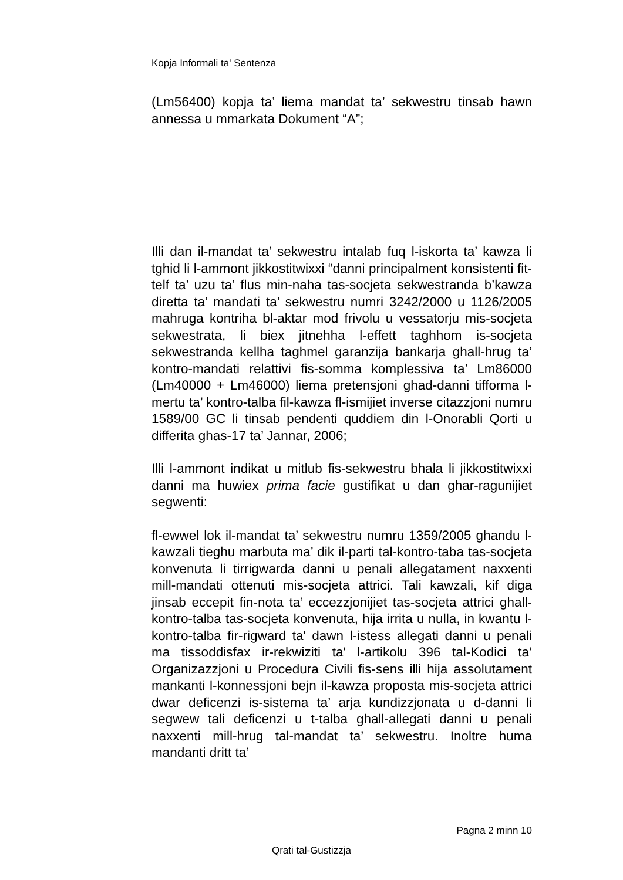Kopja Informali ta' Sentenza
(Lm56400) kopja ta’ liema mandat ta’ sekwestru tinsab hawn annessa u mmarkata Dokument “A”;
Illi dan il-mandat ta’ sekwestru intalab fuq l-iskorta ta’ kawza li tghid li l-ammont jikkostitwixxi “danni principalment konsistenti fit-telf ta’ uzu ta’ flus min-naha tas-socjeta sekwestranda b’kawza diretta ta’ mandati ta’ sekwestru numri 3242/2000 u 1126/2005 mahruga kontriha bl-aktar mod frivolu u vessatorju mis-socjeta sekwestrata, li biex jitnehha l-effett taghhom is-socjeta sekwestranda kellha taghmel garanzija bankarja ghall-hrug ta’ kontro-mandati relattivi fis-somma komplessiva ta’ Lm86000 (Lm40000 + Lm46000) liema pretensjoni ghad-danni tifforma l-mertu ta’ kontro-talba fil-kawza fl-ismijiet inverse citazzjoni numru 1589/00 GC li tinsab pendenti quddiem din l-Onorabli Qorti u differita ghas-17 ta’ Jannar, 2006;
Illi l-ammont indikat u mitlub fis-sekwestru bhala li jikkostitwixxi danni ma huwiex prima facie gustifikat u dan ghar-ragunijiet segwenti:
fl-ewwel lok il-mandat ta’ sekwestru numru 1359/2005 ghandu l-kawzali tieghu marbuta ma’ dik il-parti tal-kontro-taba tas-socjeta konvenuta li tirrigwarda danni u penali allegatament naxxenti mill-mandati ottenuti mis-socjeta attrici. Tali kawzali, kif diga jinsab eccepit fin-nota ta’ eccezzjonijiet tas-socjeta attrici ghall-kontro-talba tas-socjeta konvenuta, hija irrita u nulla, in kwantu l-kontro-talba fir-rigward ta' dawn l-istess allegati danni u penali ma tissoddisfax ir-rekwiziti ta' l-artikolu 396 tal-Kodici ta’ Organizazzjoni u Procedura Civili fis-sens illi hija assolutament mankanti l-konnessjoni bejn il-kawza proposta mis-socjeta attrici dwar deficenzi is-sistema ta’ arja kundizzjonata u d-danni li segwew tali deficenzi u t-talba ghall-allegati danni u penali naxxenti mill-hrug tal-mandat ta’ sekwestru. Inoltre huma mandanti dritt ta’
Pagna 2 minn 10
Qrati tal-Gustizzja